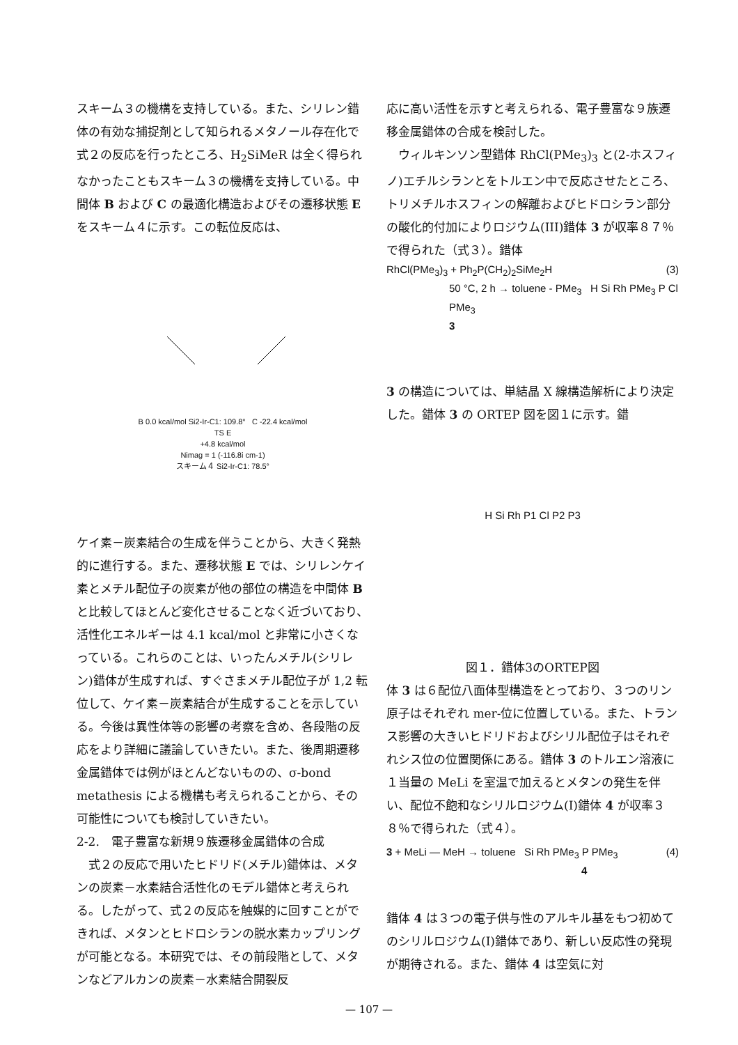スキーム３の機構を支持している。また、シリレン錯体の有効な捕捉剤として知られるメタノール存在化で式２の反応を行ったところ、H<sub>2</sub>SiMeR は全く得られなかったこともスキーム３の機構を支持している。中間体 B および C の最適化構造およびその遷移状態 E をスキーム４に示す。この転位反応は、
B 0.0 kcal/mol Si2-Ir-C1: 109.8° C -22.4 kcal/mol
TS E
+4.8 kcal/mol
Nimag = 1 (-116.8i cm-1)
スキーム４ Si2-Ir-C1: 78.5°
ケイ素－炭素結合の生成を伴うことから、大きく発熱的に進行する。また、遷移状態 E では、シリレンケイ素とメチル配位子の炭素が他の部位の構造を中間体 B と比較してほとんど変化させることなく近づいており、活性化エネルギーは 4.1 kcal/mol と非常に小さくなっている。これらのことは、いったんメチル(シリレン)錯体が生成すれば、すぐさまメチル配位子が 1,2 転位して、ケイ素－炭素結合が生成することを示している。今後は異性体等の影響の考察を含め、各段階の反応をより詳細に議論していきたい。また、後周期遷移金属錯体では例がほとんどないものの、σ-bond metathesis による機構も考えられることから、その可能性についても検討していきたい。
2-2.　電子豊富な新規９族遷移金属錯体の合成
　式２の反応で用いたヒドリド(メチル)錯体は、メタンの炭素－水素結合活性化のモデル錯体と考えられる。したがって、式２の反応を触媒的に回すことができれば、メタンとヒドロシランの脱水素カップリングが可能となる。本研究では、その前段階として、メタンなどアルカンの炭素－水素結合開裂反
応に高い活性を示すと考えられる、電子豊富な９族遷移金属錯体の合成を検討した。
　ウィルキンソン型錯体 RhCl(PMe<sub>3</sub>)<sub>3</sub> と(2-ホスフィノ)エチルシランとをトルエン中で反応させたところ、トリメチルホスフィンの解離およびヒドロシラン部分の酸化的付加によりロジウム(III)錯体 3 が収率８７％で得られた（式３）。錯体
RhCl(PMe<sub>3</sub>)<sub>3</sub> + Ph<sub>2</sub>P(CH<sub>2</sub>)<sub>2</sub>SiMe<sub>2</sub>H (3)
50 °C, 2 h → toluene - PMe<sub>3</sub> H Si Rh PMe<sub>3</sub> P Cl PMe<sub>3</sub>
3
3 の構造については、単結晶 X 線構造解析により決定した。錯体 3 の ORTEP 図を図１に示す。錯
H Si Rh P1 Cl P2 P3
図１．錯体3のORTEP図
体 3 は６配位八面体型構造をとっており、３つのリン原子はそれぞれ mer-位に位置している。また、トランス影響の大きいヒドリドおよびシリル配位子はそれぞれシス位の位置関係にある。錯体 3 のトルエン溶液に１当量の MeLi を室温で加えるとメタンの発生を伴い、配位不飽和なシリルロジウム(I)錯体 4 が収率３８％で得られた（式４）。
3 + MeLi — MeH → toluene Si Rh PMe<sub>3</sub> P PMe<sub>3</sub> (4)
4
錯体 4 は３つの電子供与性のアルキル基をもつ初めてのシリルロジウム(I)錯体であり、新しい反応性の発現が期待される。また、錯体 4 は空気に対
— 107 —